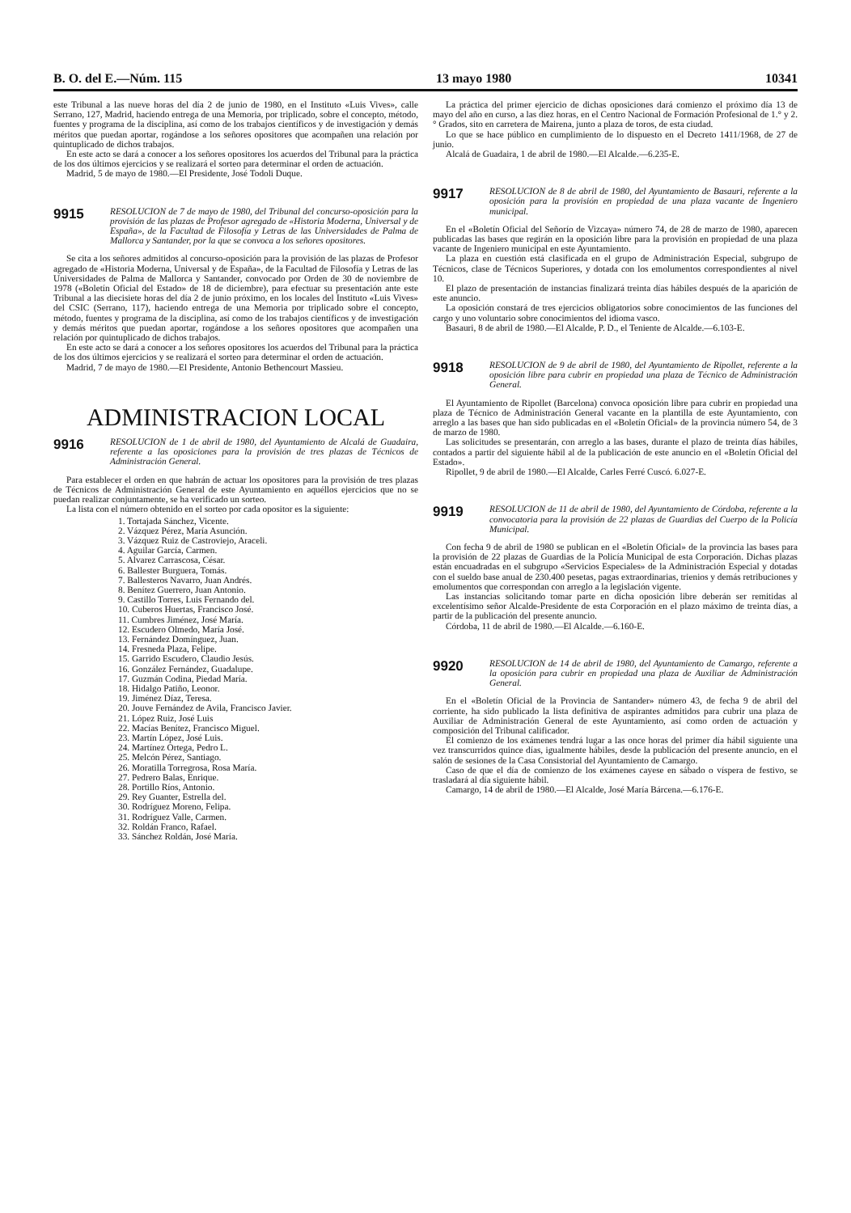B. O. del E.—Núm. 115 13 mayo 1980 10341
este Tribunal a las nueve horas del día 2 de junio de 1980, en el Instituto «Luis Vives», calle Serrano, 127, Madrid, haciendo entrega de una Memoria, por triplicado, sobre el concepto, método, fuentes y programa de la disciplina, así como de los trabajos científicos y de investigación y demás méritos que puedan aportar, rogándose a los señores opositores que acompañen una relación por quintuplicado de dichos trabajos.
En este acto se dará a conocer a los señores opositores los acuerdos del Tribunal para la práctica de los dos últimos ejercicios y se realizará el sorteo para determinar el orden de actuación.
Madrid, 5 de mayo de 1980.—El Presidente, José Todoli Duque.
9915
RESOLUCION de 7 de mayo de 1980, del Tribunal del concurso-oposición para la provisión de las plazas de Profesor agregado de «Historia Moderna, Universal y de España», de la Facultad de Filosofía y Letras de las Universidades de Palma de Mallorca y Santander, por la que se convoca a los señores opositores.
Se cita a los señores admitidos al concurso-oposición para la provisión de las plazas de Profesor agregado de «Historia Moderna, Universal y de España», de la Facultad de Filosofía y Letras de las Universidades de Palma de Mallorca y Santander, convocado por Orden de 30 de noviembre de 1978 («Boletín Oficial del Estado» de 18 de diciembre), para efectuar su presentación ante este Tribunal a las diecisiete horas del día 2 de junio próximo, en los locales del Instituto «Luis Vives» del CSIC (Serrano, 117), haciendo entrega de una Memoria por triplicado sobre el concepto, método, fuentes y programa de la disciplina, así como de los trabajos científicos y de investigación y demás méritos que puedan aportar, rogándose a los señores opositores que acompañen una relación por quintuplicado de dichos trabajos.
En este acto se dará a conocer a los señores opositores los acuerdos del Tribunal para la práctica de los dos últimos ejercicios y se realizará el sorteo para determinar el orden de actuación.
Madrid, 7 de mayo de 1980.—El Presidente, Antonio Bethencourt Massieu.
ADMINISTRACION LOCAL
9916
RESOLUCION de 1 de abril de 1980, del Ayuntamiento de Alcalá de Guadaira, referente a las oposiciones para la provisión de tres plazas de Técnicos de Administración General.
Para establecer el orden en que habrán de actuar los opositores para la provisión de tres plazas de Técnicos de Administración General de este Ayuntamiento en aquéllos ejercicios que no se puedan realizar conjuntamente, se ha verificado un sorteo.
La lista con el número obtenido en el sorteo por cada opositor es la siguiente:
1. Tortajada Sánchez, Vicente.
2. Vázquez Pérez, María Asunción.
3. Vázquez Ruiz de Castroviejo, Araceli.
4. Aguilar García, Carmen.
5. Alvarez Carrascosa, César.
6. Ballester Burguera, Tomás.
7. Ballesteros Navarro, Juan Andrés.
8. Benítez Guerrero, Juan Antonio.
9. Castillo Torres, Luis Fernando del.
10. Cuberos Huertas, Francisco José.
11. Cumbres Jiménez, José María.
12. Escudero Olmedo, María José.
13. Fernández Domínguez, Juan.
14. Fresneda Plaza, Felipe.
15. Garrido Escudero, Claudio Jesús.
16. González Fernández, Guadalupe.
17. Guzmán Codina, Piedad María.
18. Hidalgo Patiño, Leonor.
19. Jiménez Díaz, Teresa.
20. Jouve Fernández de Avila, Francisco Javier.
21. López Ruiz, José Luis
22. Macías Benítez, Francisco Miguel.
23. Martín López, José Luis.
24. Martínez Ortega, Pedro L.
25. Melcón Pérez, Santiago.
26. Moratilla Torregrosa, Rosa María.
27. Pedrero Balas, Enrique.
28. Portillo Ríos, Antonio.
29. Rey Guanter, Estrella del.
30. Rodríguez Moreno, Felipa.
31. Rodríguez Valle, Carmen.
32. Roldán Franco, Rafael.
33. Sánchez Roldán, José María.
La práctica del primer ejercicio de dichas oposiciones dará comienzo el próximo día 13 de mayo del año en curso, a las diez horas, en el Centro Nacional de Formación Profesional de 1.° y 2.° Grados, sito en carretera de Mairena, junto a plaza de toros, de esta ciudad.
Lo que se hace público en cumplimiento de lo dispuesto en el Decreto 1411/1968, de 27 de junio.
Alcalá de Guadaira, 1 de abril de 1980.—El Alcalde.—6.235-E.
9917
RESOLUCION de 8 de abril de 1980, del Ayuntamiento de Basauri, referente a la oposición para la provisión en propiedad de una plaza vacante de Ingeniero municipal.
En el «Boletín Oficial del Señorío de Vizcaya» número 74, de 28 de marzo de 1980, aparecen publicadas las bases que regirán en la oposición libre para la provisión en propiedad de una plaza vacante de Ingeniero municipal en este Ayuntamiento.
La plaza en cuestión está clasificada en el grupo de Administración Especial, subgrupo de Técnicos, clase de Técnicos Superiores, y dotada con los emolumentos correspondientes al nivel 10.
El plazo de presentación de instancias finalizará treinta días hábiles después de la aparición de este anuncio.
La oposición constará de tres ejercicios obligatorios sobre conocimientos de las funciones del cargo y uno voluntario sobre conocimientos del idioma vasco.
Basauri, 8 de abril de 1980.—El Alcalde, P. D., el Teniente de Alcalde.—6.103-E.
9918
RESOLUCION de 9 de abril de 1980, del Ayuntamiento de Ripollet, referente a la oposición libre para cubrir en propiedad una plaza de Técnico de Administración General.
El Ayuntamiento de Ripollet (Barcelona) convoca oposición libre para cubrir en propiedad una plaza de Técnico de Administración General vacante en la plantilla de este Ayuntamiento, con arreglo a las bases que han sido publicadas en el «Boletín Oficial» de la provincia número 54, de 3 de marzo de 1980.
Las solicitudes se presentarán, con arreglo a las bases, durante el plazo de treinta días hábiles, contados a partir del siguiente hábil al de la publicación de este anuncio en el «Boletín Oficial del Estado».
Ripollet, 9 de abril de 1980.—El Alcalde, Carles Ferré Cuscó. 6.027-E.
9919
RESOLUCION de 11 de abril de 1980, del Ayuntamiento de Córdoba, referente a la convocatoria para la provisión de 22 plazas de Guardias del Cuerpo de la Policía Municipal.
Con fecha 9 de abril de 1980 se publican en el «Boletín Oficial» de la provincia las bases para la provisión de 22 plazas de Guardias de la Policía Municipal de esta Corporación. Dichas plazas están encuadradas en el subgrupo «Servicios Especiales» de la Administración Especial y dotadas con el sueldo base anual de 230.400 pesetas, pagas extraordinarias, trienios y demás retribuciones y emolumentos que correspondan con arreglo a la legislación vigente.
Las instancias solicitando tomar parte en dicha oposición libre deberán ser remitidas al excelentísimo señor Alcalde-Presidente de esta Corporación en el plazo máximo de treinta días, a partir de la publicación del presente anuncio.
Córdoba, 11 de abril de 1980.—El Alcalde.—6.160-E.
9920
RESOLUCION de 14 de abril de 1980, del Ayuntamiento de Camargo, referente a la oposición para cubrir en propiedad una plaza de Auxiliar de Administración General.
En el «Boletín Oficial de la Provincia de Santander» número 43, de fecha 9 de abril del corriente, ha sido publicado la lista definitiva de aspirantes admitidos para cubrir una plaza de Auxiliar de Administración General de este Ayuntamiento, así como orden de actuación y composición del Tribunal calificador.
El comienzo de los exámenes tendrá lugar a las once horas del primer día hábil siguiente una vez transcurridos quince días, igualmente hábiles, desde la publicación del presente anuncio, en el salón de sesiones de la Casa Consistorial del Ayuntamiento de Camargo.
Caso de que el día de comienzo de los exámenes cayese en sábado o víspera de festivo, se trasladará al día siguiente hábil.
Camargo, 14 de abril de 1980.—El Alcalde, José María Bárcena.—6.176-E.